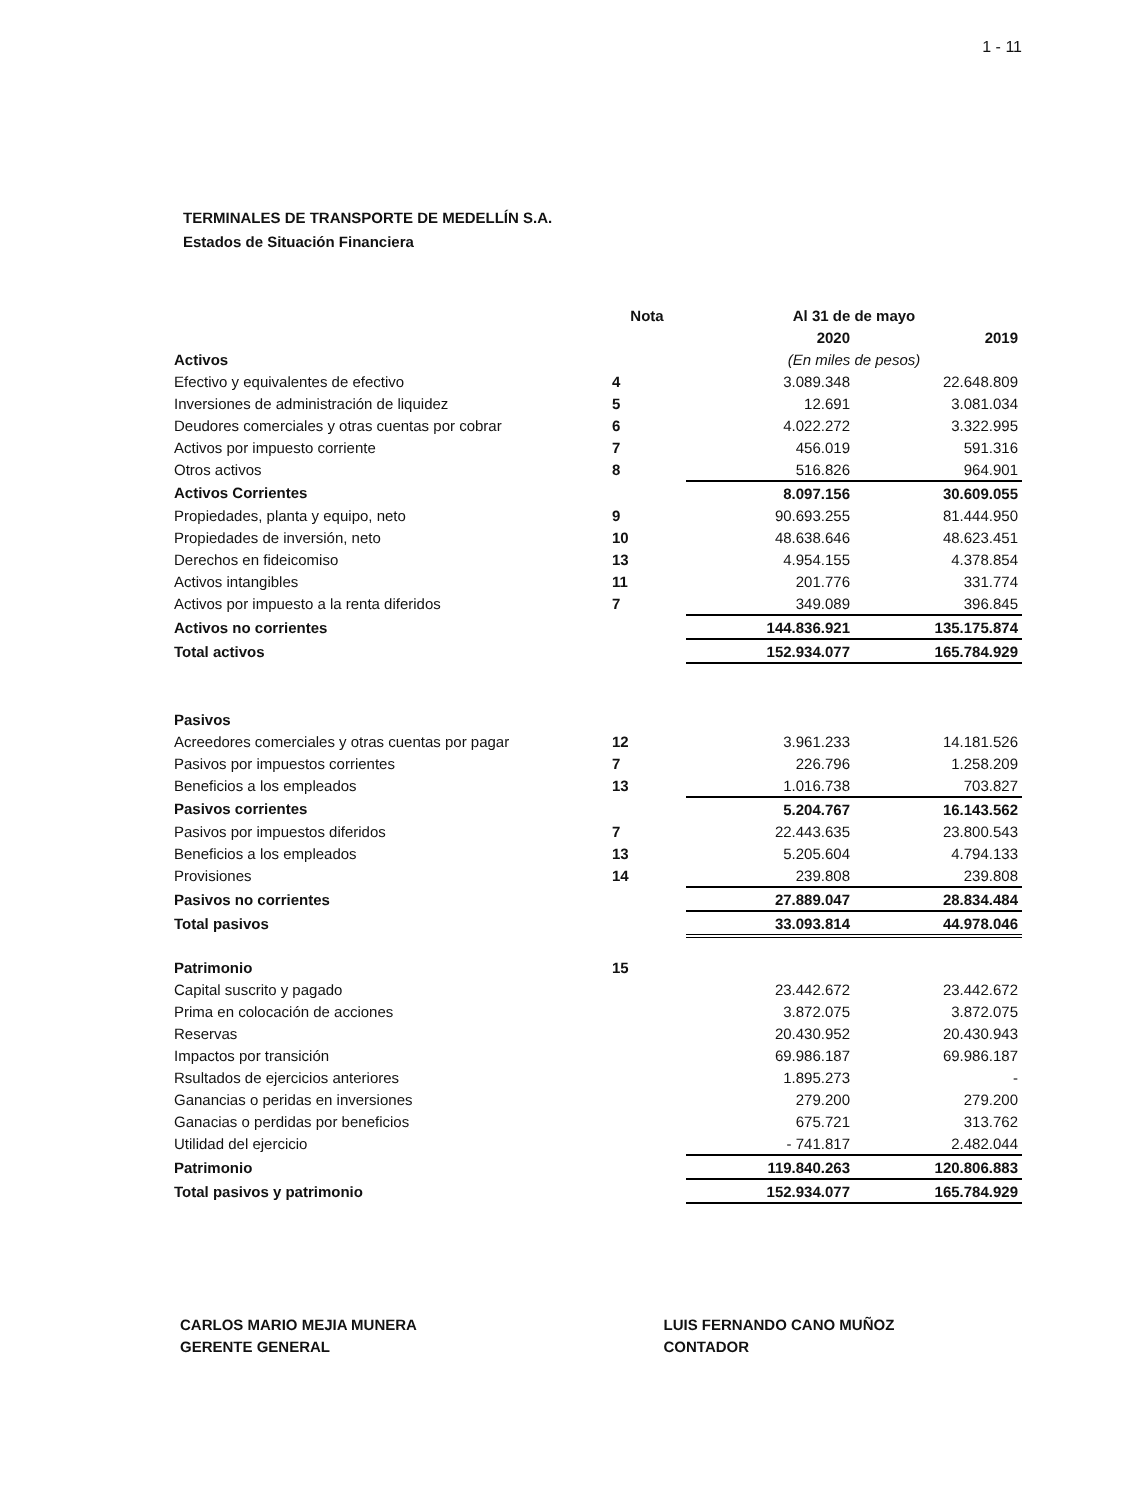1 - 11
TERMINALES DE TRANSPORTE DE MEDELLÍN S.A.
Estados de Situación Financiera
| | Nota | Al 31 de de mayo | |
| --- | --- | --- | --- |
| | | 2020 | 2019 |
| Activos | | (En miles de pesos) | |
| Efectivo y equivalentes de efectivo | 4 | 3.089.348 | 22.648.809 |
| Inversiones de administración de liquidez | 5 | 12.691 | 3.081.034 |
| Deudores comerciales y otras cuentas por cobrar | 6 | 4.022.272 | 3.322.995 |
| Activos por impuesto corriente | 7 | 456.019 | 591.316 |
| Otros activos | 8 | 516.826 | 964.901 |
| Activos Corrientes | | 8.097.156 | 30.609.055 |
| Propiedades, planta y equipo, neto | 9 | 90.693.255 | 81.444.950 |
| Propiedades de inversión, neto | 10 | 48.638.646 | 48.623.451 |
| Derechos en fideicomiso | 13 | 4.954.155 | 4.378.854 |
| Activos intangibles | 11 | 201.776 | 331.774 |
| Activos por impuesto a la renta diferidos | 7 | 349.089 | 396.845 |
| Activos no corrientes | | 144.836.921 | 135.175.874 |
| Total activos | | 152.934.077 | 165.784.929 |
| Pasivos | | | |
| Acreedores comerciales y otras cuentas por pagar | 12 | 3.961.233 | 14.181.526 |
| Pasivos por impuestos corrientes | 7 | 226.796 | 1.258.209 |
| Beneficios a los empleados | 13 | 1.016.738 | 703.827 |
| Pasivos corrientes | | 5.204.767 | 16.143.562 |
| Pasivos por impuestos diferidos | 7 | 22.443.635 | 23.800.543 |
| Beneficios a los empleados | 13 | 5.205.604 | 4.794.133 |
| Provisiones | 14 | 239.808 | 239.808 |
| Pasivos no corrientes | | 27.889.047 | 28.834.484 |
| Total pasivos | | 33.093.814 | 44.978.046 |
| Patrimonio | 15 | | |
| Capital suscrito y pagado | | 23.442.672 | 23.442.672 |
| Prima en colocación de acciones | | 3.872.075 | 3.872.075 |
| Reservas | | 20.430.952 | 20.430.943 |
| Impactos por transición | | 69.986.187 | 69.986.187 |
| Rsultados de ejercicios anteriores | | 1.895.273 | - |
| Ganancias o peridas en inversiones | | 279.200 | 279.200 |
| Ganacias o perdidas por beneficios | | 675.721 | 313.762 |
| Utilidad del ejercicio | | - 741.817 | 2.482.044 |
| Patrimonio | | 119.840.263 | 120.806.883 |
| Total pasivos y patrimonio | | 152.934.077 | 165.784.929 |
CARLOS MARIO MEJIA MUNERA
GERENTE GENERAL
LUIS FERNANDO CANO MUÑOZ
CONTADOR